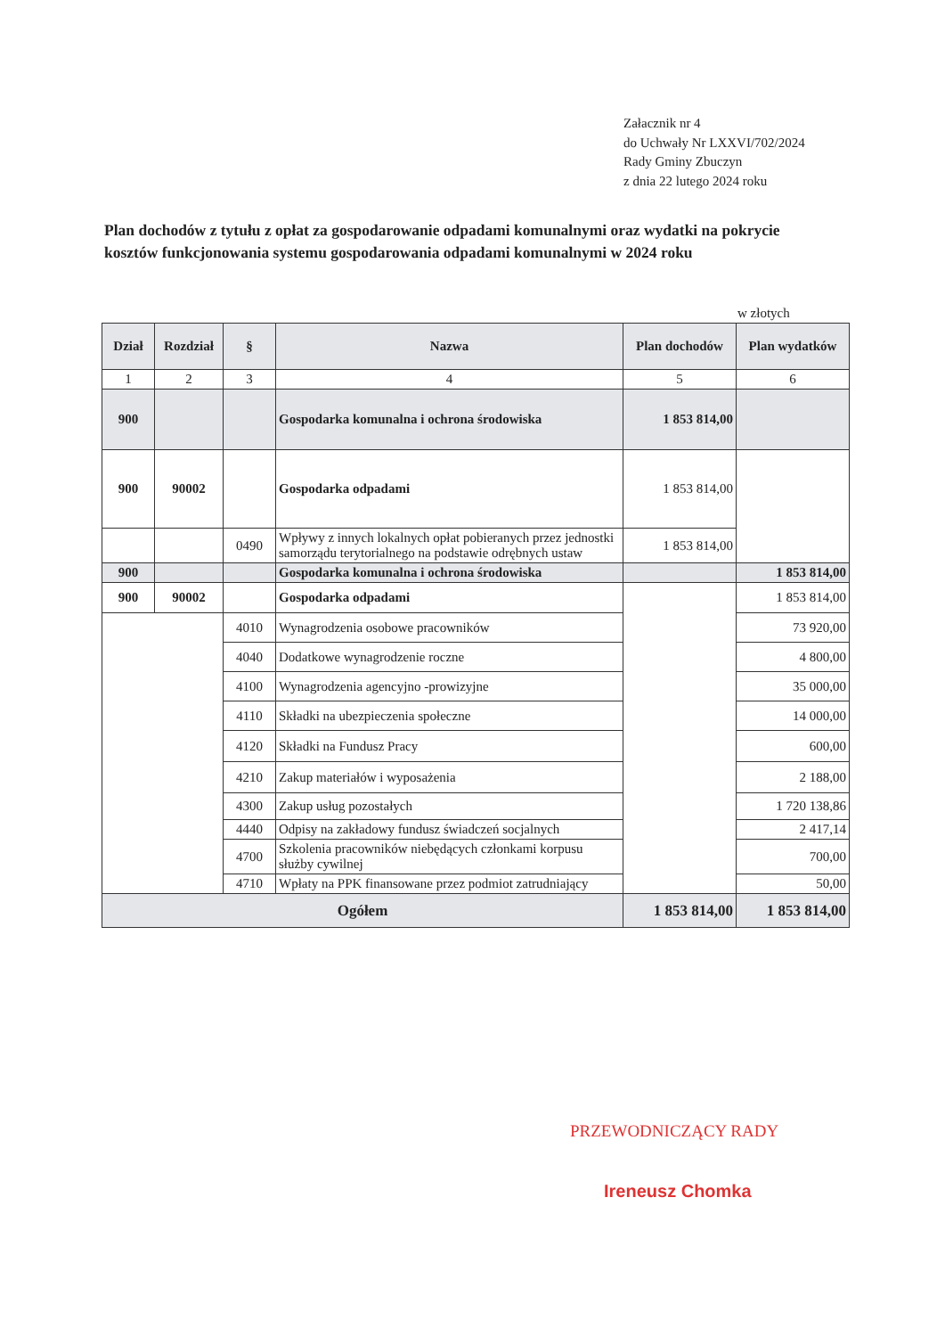Załacznik nr 4
do Uchwały Nr LXXVI/702/2024
Rady Gminy Zbuczyn
z dnia 22 lutego 2024 roku
Plan dochodów z tytułu z opłat za gospodarowanie odpadami komunalnymi oraz wydatki na pokrycie kosztów funkcjonowania systemu gospodarowania odpadami komunalnymi w 2024 roku
w złotych
| Dział | Rozdział | § | Nazwa | Plan dochodów | Plan wydatków |
| --- | --- | --- | --- | --- | --- |
| 1 | 2 | 3 | 4 | 5 | 6 |
| 900 | | | Gospodarka komunalna i ochrona środowiska | 1 853 814,00 | |
| 900 | 90002 | | Gospodarka odpadami | 1 853 814,00 | |
| | | 0490 | Wpływy z innych lokalnych opłat pobieranych przez jednostki samorządu terytorialnego na podstawie odrębnych ustaw | 1 853 814,00 | |
| 900 | | | Gospodarka komunalna i ochrona środowiska | | 1 853 814,00 |
| 900 | 90002 | | Gospodarka odpadami | | 1 853 814,00 |
| | | 4010 | Wynagrodzenia osobowe pracowników | | 73 920,00 |
| | | 4040 | Dodatkowe wynagrodzenie roczne | | 4 800,00 |
| | | 4100 | Wynagrodzenia agencyjno -prowizyjne | | 35 000,00 |
| | | 4110 | Składki na ubezpieczenia społeczne | | 14 000,00 |
| | | 4120 | Składki na Fundusz Pracy | | 600,00 |
| | | 4210 | Zakup materiałów i wyposażenia | | 2 188,00 |
| | | 4300 | Zakup usług pozostałych | | 1 720 138,86 |
| | | 4440 | Odpisy na zakładowy fundusz świadczeń socjalnych | | 2 417,14 |
| | | 4700 | Szkolenia pracowników niebędących członkami korpusu służby cywilnej | | 700,00 |
| | | 4710 | Wpłaty na PPK finansowane przez podmiot zatrudniający | | 50,00 |
| Ogółem | | | | 1 853 814,00 | 1 853 814,00 |
PRZEWODNICZĄCY RADY
Ireneusz Chomka